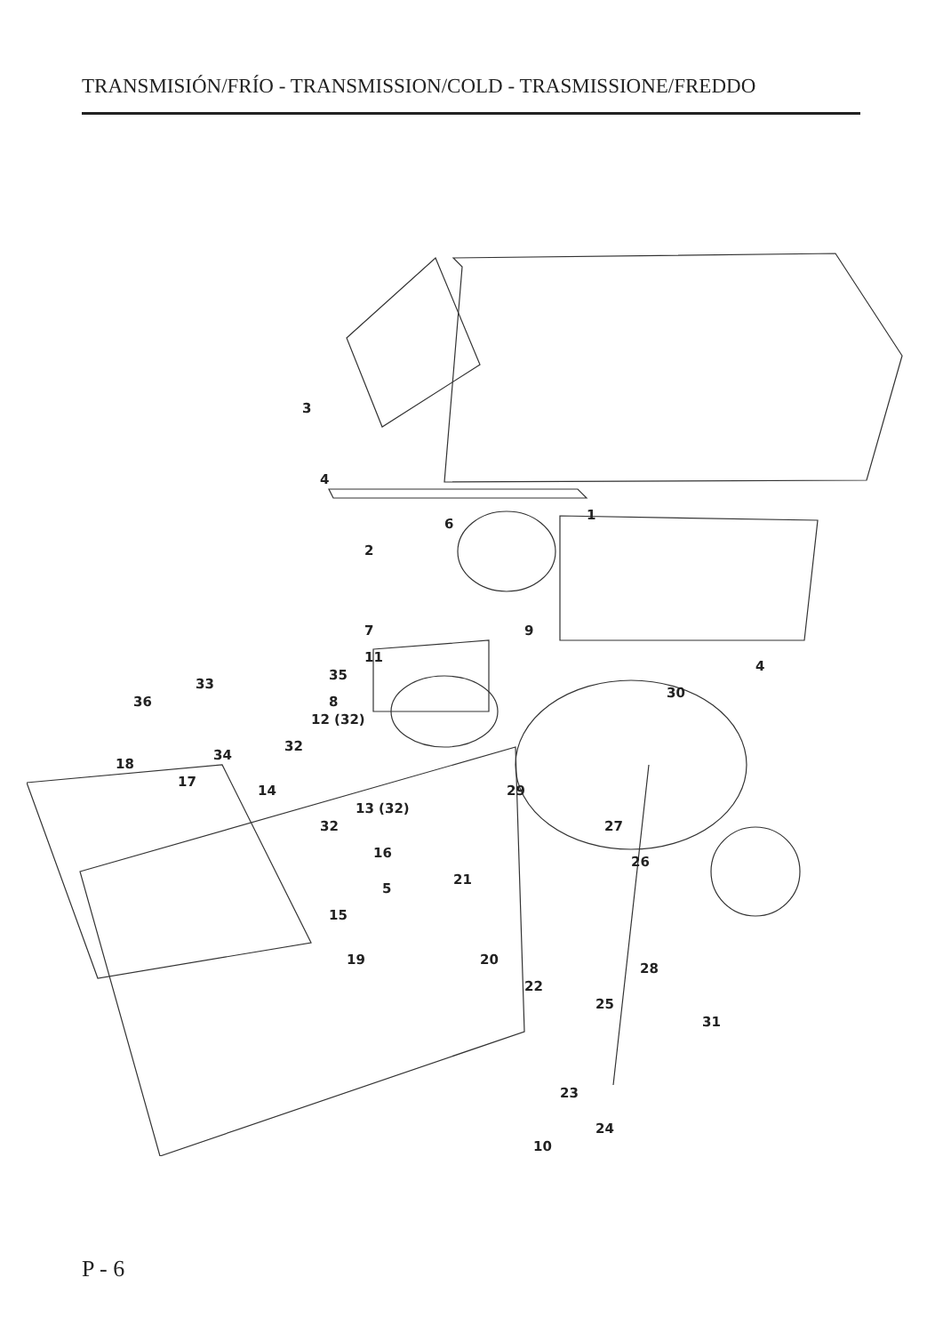TRANSMISIÓN/FRÍO - TRANSMISSION/COLD - TRASMISSIONE/FREDDO
3
4
1
6
2
7 9
4
11
35
8
30
33
36
12 (32)
32
18
34
17
14 29
13 (32)
32 27
16
26
21
5
15
19 20
28
22
25
31
23
24
10
P - 6